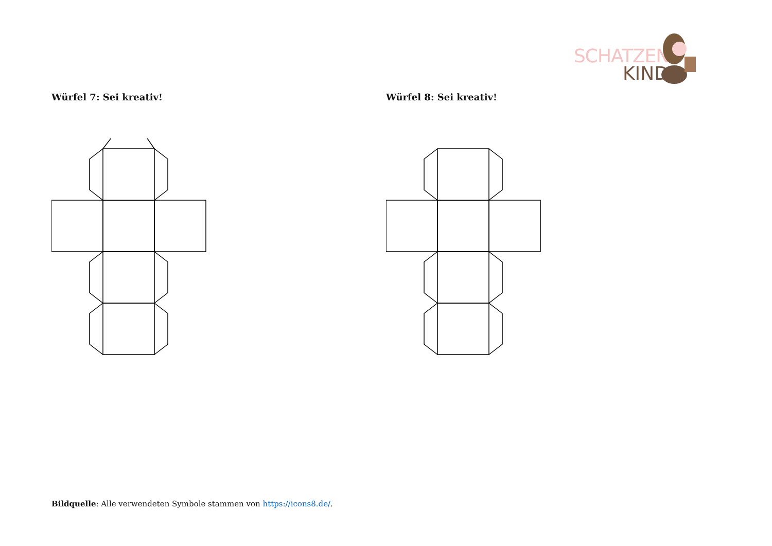SCHATZEN
KIND
Würfel 7: Sei kreativ! Würfel 8: Sei kreativ!
Bildquelle: Alle verwendeten Symbole stammen von https://icons8.de/.